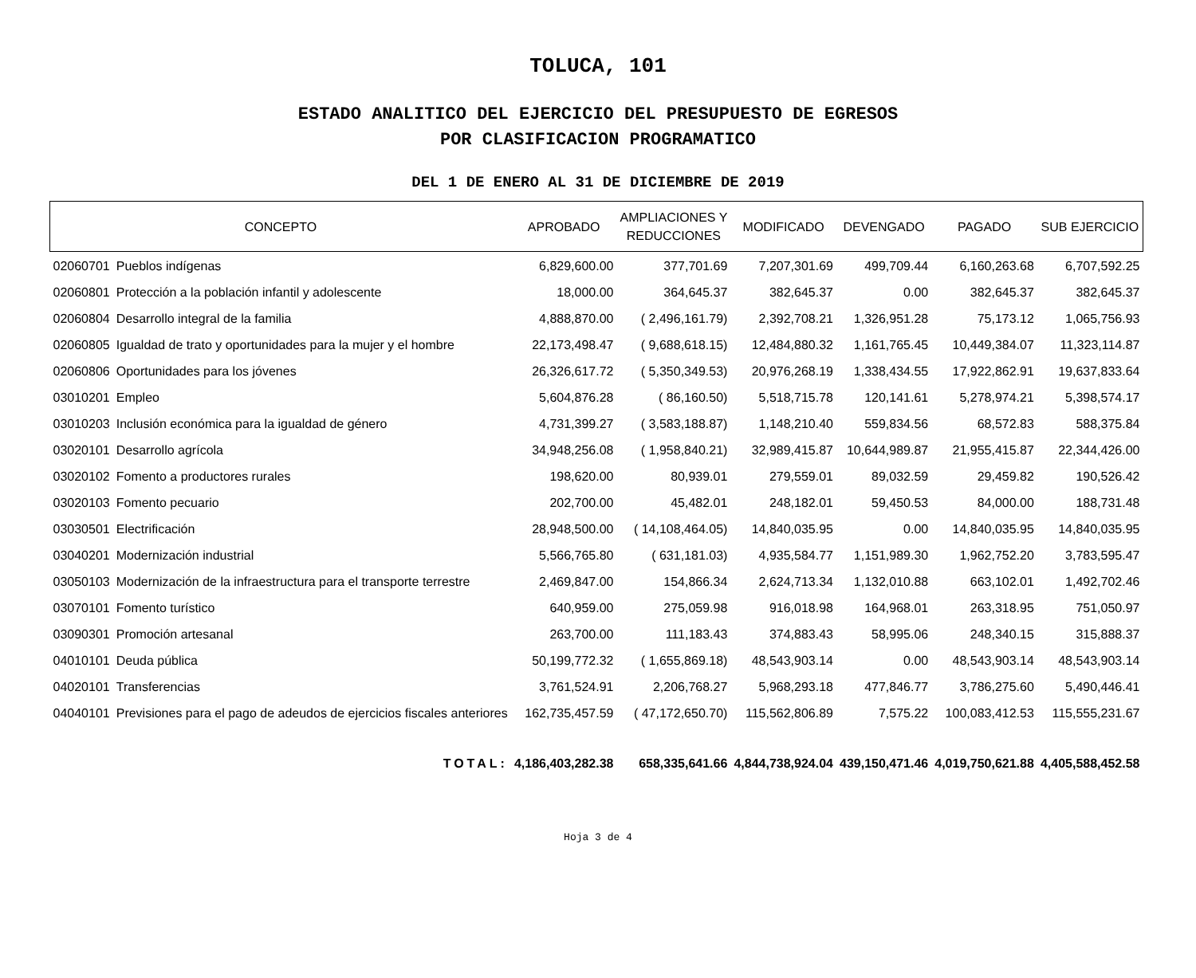TOLUCA, 101
ESTADO ANALITICO DEL EJERCICIO DEL PRESUPUESTO DE EGRESOS
POR CLASIFICACION PROGRAMATICO
DEL 1 DE ENERO AL 31 DE DICIEMBRE DE 2019
| CONCEPTO | | APROBADO | AMPLIACIONES Y REDUCCIONES | MODIFICADO | DEVENGADO | PAGADO | SUB EJERCICIO |
| --- | --- | --- | --- | --- | --- | --- | --- |
| 02060701 | Pueblos indígenas | 6,829,600.00 | 377,701.69 | 7,207,301.69 | 499,709.44 | 6,160,263.68 | 6,707,592.25 |
| 02060801 | Protección a la población infantil y adolescente | 18,000.00 | 364,645.37 | 382,645.37 | 0.00 | 382,645.37 | 382,645.37 |
| 02060804 | Desarrollo integral de la familia | 4,888,870.00 | ( 2,496,161.79) | 2,392,708.21 | 1,326,951.28 | 75,173.12 | 1,065,756.93 |
| 02060805 | Igualdad de trato y oportunidades para la mujer y el hombre | 22,173,498.47 | ( 9,688,618.15) | 12,484,880.32 | 1,161,765.45 | 10,449,384.07 | 11,323,114.87 |
| 02060806 | Oportunidades para los jóvenes | 26,326,617.72 | ( 5,350,349.53) | 20,976,268.19 | 1,338,434.55 | 17,922,862.91 | 19,637,833.64 |
| 03010201 | Empleo | 5,604,876.28 | ( 86,160.50) | 5,518,715.78 | 120,141.61 | 5,278,974.21 | 5,398,574.17 |
| 03010203 | Inclusión económica para la igualdad de género | 4,731,399.27 | ( 3,583,188.87) | 1,148,210.40 | 559,834.56 | 68,572.83 | 588,375.84 |
| 03020101 | Desarrollo agrícola | 34,948,256.08 | ( 1,958,840.21) | 32,989,415.87 | 10,644,989.87 | 21,955,415.87 | 22,344,426.00 |
| 03020102 | Fomento a productores rurales | 198,620.00 | 80,939.01 | 279,559.01 | 89,032.59 | 29,459.82 | 190,526.42 |
| 03020103 | Fomento pecuario | 202,700.00 | 45,482.01 | 248,182.01 | 59,450.53 | 84,000.00 | 188,731.48 |
| 03030501 | Electrificación | 28,948,500.00 | ( 14,108,464.05) | 14,840,035.95 | 0.00 | 14,840,035.95 | 14,840,035.95 |
| 03040201 | Modernización industrial | 5,566,765.80 | ( 631,181.03) | 4,935,584.77 | 1,151,989.30 | 1,962,752.20 | 3,783,595.47 |
| 03050103 | Modernización de la infraestructura para el transporte terrestre | 2,469,847.00 | 154,866.34 | 2,624,713.34 | 1,132,010.88 | 663,102.01 | 1,492,702.46 |
| 03070101 | Fomento turístico | 640,959.00 | 275,059.98 | 916,018.98 | 164,968.01 | 263,318.95 | 751,050.97 |
| 03090301 | Promoción artesanal | 263,700.00 | 111,183.43 | 374,883.43 | 58,995.06 | 248,340.15 | 315,888.37 |
| 04010101 | Deuda pública | 50,199,772.32 | ( 1,655,869.18) | 48,543,903.14 | 0.00 | 48,543,903.14 | 48,543,903.14 |
| 04020101 | Transferencias | 3,761,524.91 | 2,206,768.27 | 5,968,293.18 | 477,846.77 | 3,786,275.60 | 5,490,446.41 |
| 04040101 | Previsiones para el pago de adeudos de ejercicios fiscales anteriores | 162,735,457.59 | ( 47,172,650.70) | 115,562,806.89 | 7,575.22 | 100,083,412.53 | 115,555,231.67 |
| TOTAL: | | 4,186,403,282.38 | 658,335,641.66 | 4,844,738,924.04 | 439,150,471.46 | 4,019,750,621.88 | 4,405,588,452.58 |
Hoja 3 de 4